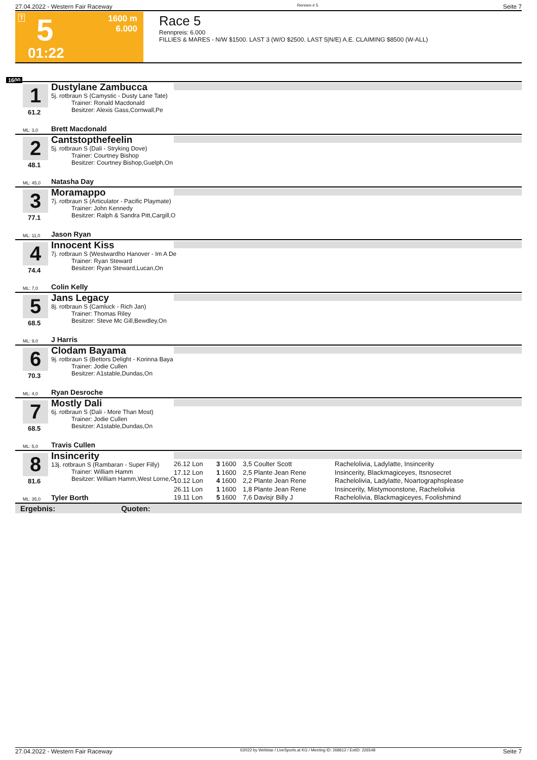27.04.2022 - Western Fair Raceway Rennen # 5 Seite 7
T 5
1600 m
6.000
01:22
Race 5
Rennpreis: 6.000
FILLIES & MARES - N/W $1500. LAST 3 (W/O $2500. LAST 5|N/E) A.E. CLAIMING $8500 (W-ALL)
1600
1
61.2
ML: 3,0
Dustylane Zambucca
5j. rotbraun S (Camystic - Dusty Lane Tate)
Trainer: Ronald Macdonald
Besitzer: Alexis Gass,Cornwall,Pe
Brett Macdonald
2
48.1
ML: 45,0
Cantstopthefeelin
5j. rotbraun S (Dali - Stryking Dove)
Trainer: Courtney Bishop
Besitzer: Courtney Bishop,Guelph,On
Natasha Day
3
77.1
ML: 11,0
Moramappo
7j. rotbraun S (Articulator - Pacific Playmate)
Trainer: John Kennedy
Besitzer: Ralph & Sandra Pitt,Cargill,O
Jason Ryan
4
74.4
ML: 7,0
Innocent Kiss
7j. rotbraun S (Westwardho Hanover - Im A De
Trainer: Ryan Steward
Besitzer: Ryan Steward,Lucan,On
Colin Kelly
5
68.5
ML: 9,0
Jans Legacy
8j. rotbraun S (Camluck - Rich Jan)
Trainer: Thomas Riley
Besitzer: Steve Mc Gill,Bewdley,On
J Harris
6
70.3
ML: 4,0
Clodam Bayama
9j. rotbraun S (Bettors Delight - Korinna Baya
Trainer: Jodie Cullen
Besitzer: A1stable,Dundas,On
Ryan Desroche
7
68.5
ML: 5,0
Mostly Dali
6j. rotbraun S (Dali - More Than Most)
Trainer: Jodie Cullen
Besitzer: A1stable,Dundas,On
Travis Cullen
8
81.6
ML: 35,0
Insincerity
13j. rotbraun S (Rambaran - Super Filly)
Trainer: William Hamm
Besitzer: William Hamm,West Lorne,O
Tyler Borth
| 26.12 Lon | 3 | 1600 | 3,5 Coulter Scott | Rachelolivia, Ladylatte, Insincerity |
| 17.12 Lon | 1 | 1600 | 2,5 Plante Jean Rene | Insincerity, Blackmagiceyes, Itsnosecret |
| 10.12 Lon | 4 | 1600 | 2,2 Plante Jean Rene | Rachelolivia, Ladylatte, Noartographsplease |
| 26.11 Lon | 1 | 1600 | 1,8 Plante Jean Rene | Insincerity, Mistymoonstone, Rachelolivia |
| 19.11 Lon | 5 | 1600 | 7,6 Davisjr Billy J | Rachelolivia, Blackmagiceyes, Foolishmind |
Ergebnis: Quoten:
27.04.2022 - Western Fair Raceway ©2022 by Wettstar / LiveSports.at KG / Meeting ID: 268612 / ExtID: 226548 Seite 7